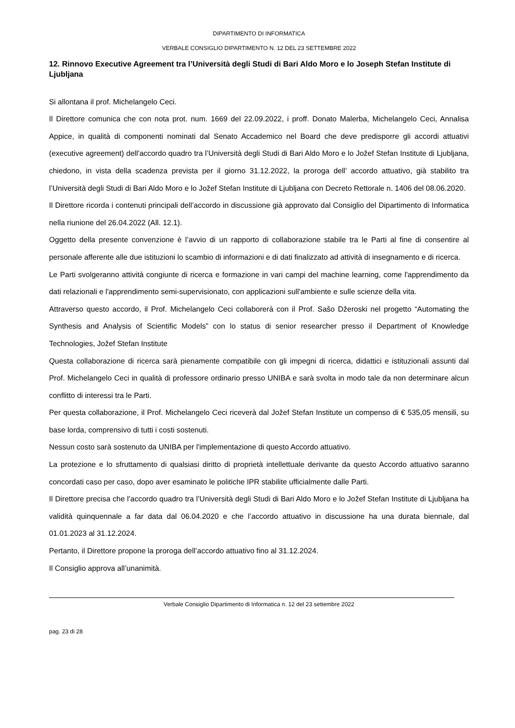DIPARTIMENTO DI INFORMATICA
VERBALE CONSIGLIO DIPARTIMENTO N. 12 DEL 23 SETTEMBRE 2022
12. Rinnovo Executive Agreement tra l’Università degli Studi di Bari Aldo Moro e lo Joseph Stefan Institute di Ljubljana
Si allontana il prof. Michelangelo Ceci.
Il Direttore comunica che con nota prot. num. 1669 del 22.09.2022, i proff. Donato Malerba, Michelangelo Ceci, Annalisa Appice, in qualità di componenti nominati dal Senato Accademico nel Board che deve predisporre gli accordi attuativi (executive agreement) dell'accordo quadro tra l’Università degli Studi di Bari Aldo Moro e lo Jožef Stefan Institute di Ljubljana, chiedono, in vista della scadenza prevista per il giorno 31.12.2022, la proroga dell’ accordo attuativo, già stabilito tra l’Università degli Studi di Bari Aldo Moro e lo Jožef Stefan Institute di Ljubljana con Decreto Rettorale n. 1406 del 08.06.2020.
Il Direttore ricorda i contenuti principali dell’accordo in discussione già approvato dal Consiglio del Dipartimento di Informatica nella riunione del 26.04.2022 (All. 12.1).
Oggetto della presente convenzione è l’avvio di un rapporto di collaborazione stabile tra le Parti al fine di consentire al personale afferente alle due istituzioni lo scambio di informazioni e di dati finalizzato ad attività di insegnamento e di ricerca.
Le Parti svolgeranno attività congiunte di ricerca e formazione in vari campi del machine learning, come l'apprendimento da dati relazionali e l'apprendimento semi-supervisionato, con applicazioni sull'ambiente e sulle scienze della vita.
Attraverso questo accordo, il Prof. Michelangelo Ceci collaborerà con il Prof. Sašo Džeroski nel progetto “Automating the Synthesis and Analysis of Scientific Models” con lo status di senior researcher presso il Department of Knowledge Technologies, Jožef Stefan Institute
Questa collaborazione di ricerca sarà pienamente compatibile con gli impegni di ricerca, didattici e istituzionali assunti dal Prof. Michelangelo Ceci in qualità di professore ordinario presso UNIBA e sarà svolta in modo tale da non determinare alcun conflitto di interessi tra le Parti.
Per questa collaborazione, il Prof. Michelangelo Ceci riceverà dal Jožef Stefan Institute un compenso di € 535,05 mensili, su base lorda, comprensivo di tutti i costi sostenuti.
Nessun costo sarà sostenuto da UNIBA per l'implementazione di questo Accordo attuativo.
La protezione e lo sfruttamento di qualsiasi diritto di proprietà intellettuale derivante da questo Accordo attuativo saranno concordati caso per caso, dopo aver esaminato le politiche IPR stabilite ufficialmente dalle Parti.
Il Direttore precisa che l’accordo quadro tra l’Università degli Studi di Bari Aldo Moro e lo Jožef Stefan Institute di Ljubljana ha validità quinquennale a far data dal 06.04.2020 e che l’accordo attuativo in discussione ha una durata biennale, dal 01.01.2023 al 31.12.2024.
Pertanto, il Direttore propone la proroga dell’accordo attuativo fino al 31.12.2024.
Il Consiglio approva all’unanimità.
Verbale Consiglio Dipartimento di Informatica n. 12 del 23 settembre 2022
pag. 23 di 28